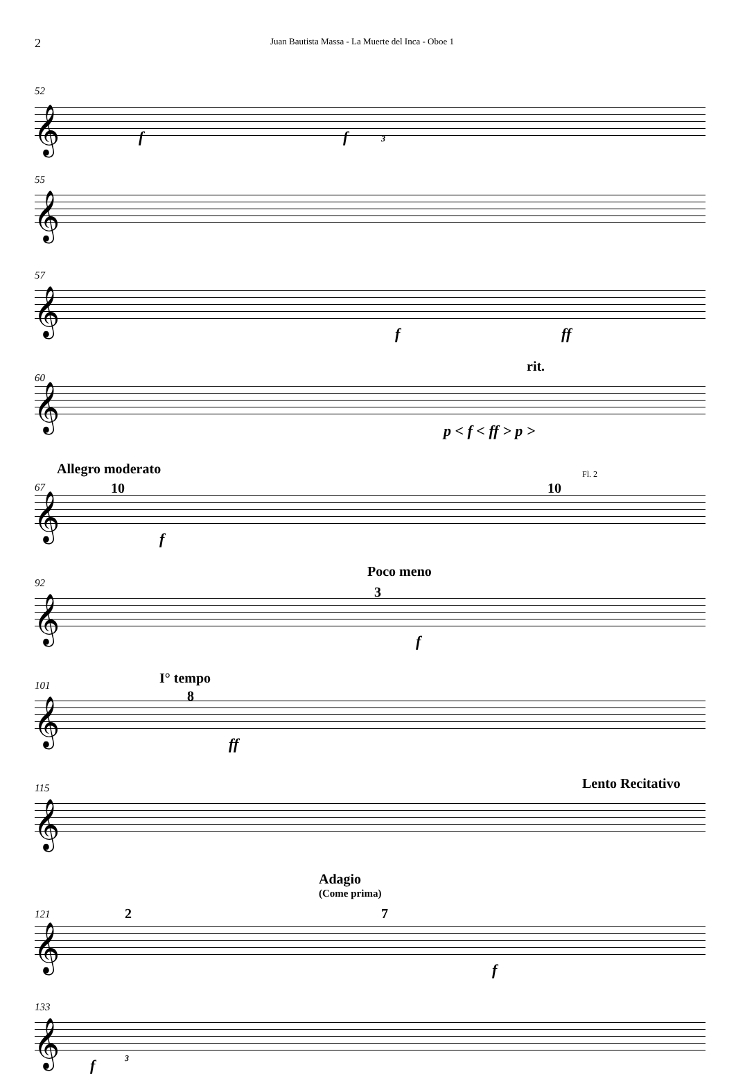2 Juan Bautista Massa - La Muerte del Inca - Oboe 1
52
𝄞 f f 3
55
𝄞
57
𝄞
f ff
rit.
60
𝄞
p < f < ff > p >
Allegro moderato Fl. 2
10 10
67
𝄞
f
Poco meno
3
92
𝄞
f
I° tempo
8
101
𝄞
ff
Lento Recitativo
115
𝄞
Adagio
(Come prima)
2 7
121
𝄞
f
133
𝄞
f 3